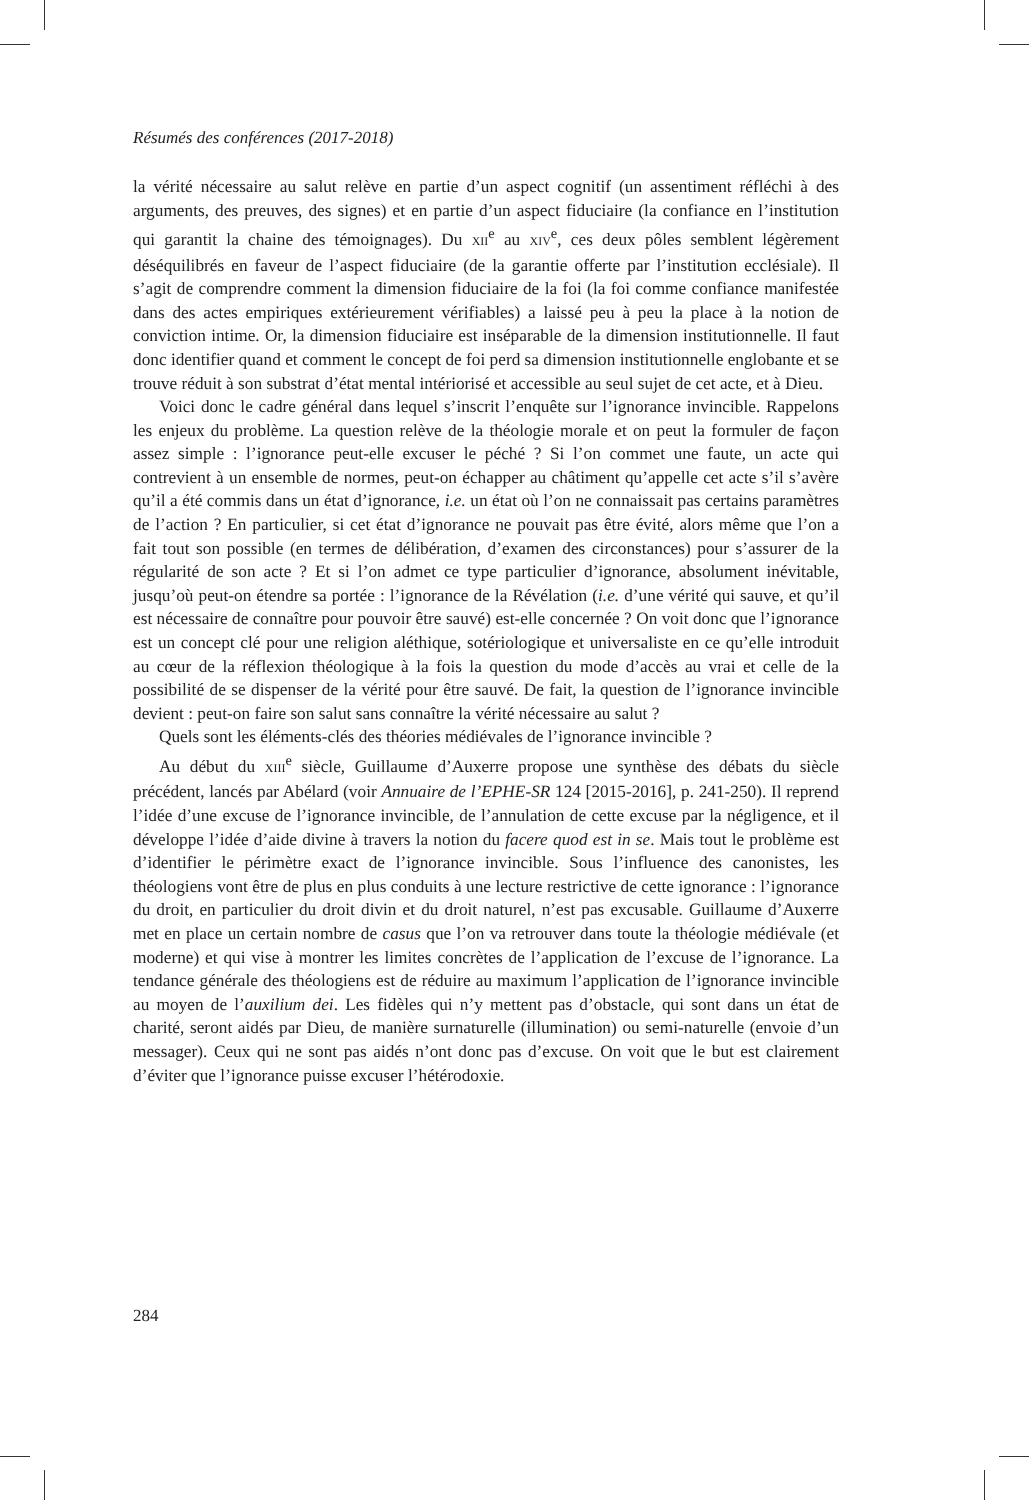Résumés des conférences (2017-2018)
la vérité nécessaire au salut relève en partie d’un aspect cognitif (un assentiment réfléchi à des arguments, des preuves, des signes) et en partie d’un aspect fiduciaire (la confiance en l’institution qui garantit la chaine des témoignages). Du XII<sup>e</sup> au XIV<sup>e</sup>, ces deux pôles semblent légèrement déséquilibrés en faveur de l’aspect fiduciaire (de la garantie offerte par l’institution ecclésiale). Il s’agit de comprendre comment la dimension fiduciaire de la foi (la foi comme confiance manifestée dans des actes empiriques extérieurement vérifiables) a laissé peu à peu la place à la notion de conviction intime. Or, la dimension fiduciaire est inséparable de la dimension institutionnelle. Il faut donc identifier quand et comment le concept de foi perd sa dimension institutionnelle englobante et se trouve réduit à son substrat d’état mental intériorisé et accessible au seul sujet de cet acte, et à Dieu.
Voici donc le cadre général dans lequel s’inscrit l’enquête sur l’ignorance invincible. Rappelons les enjeux du problème. La question relève de la théologie morale et on peut la formuler de façon assez simple : l’ignorance peut-elle excuser le péché ? Si l’on commet une faute, un acte qui contrevient à un ensemble de normes, peut-on échapper au châtiment qu’appelle cet acte s’il s’avère qu’il a été commis dans un état d’ignorance, i.e. un état où l’on ne connaissait pas certains paramètres de l’action ? En particulier, si cet état d’ignorance ne pouvait pas être évité, alors même que l’on a fait tout son possible (en termes de délibération, d’examen des circonstances) pour s’assurer de la régularité de son acte ? Et si l’on admet ce type particulier d’ignorance, absolument inévitable, jusqu’où peut-on étendre sa portée : l’ignorance de la Révélation (i.e. d’une vérité qui sauve, et qu’il est nécessaire de connaître pour pouvoir être sauvé) est-elle concernée ? On voit donc que l’ignorance est un concept clé pour une religion aléthique, sotériologique et universaliste en ce qu’elle introduit au cœur de la réflexion théologique à la fois la question du mode d’accès au vrai et celle de la possibilité de se dispenser de la vérité pour être sauvé. De fait, la question de l’ignorance invincible devient : peut-on faire son salut sans connaître la vérité nécessaire au salut ?
Quels sont les éléments-clés des théories médiévales de l’ignorance invincible ?
Au début du XIII<sup>e</sup> siècle, Guillaume d’Auxerre propose une synthèse des débats du siècle précédent, lancés par Abélard (voir Annuaire de l’EPHE-SR 124 [2015-2016], p. 241-250). Il reprend l’idée d’une excuse de l’ignorance invincible, de l’annulation de cette excuse par la négligence, et il développe l’idée d’aide divine à travers la notion du facere quod est in se. Mais tout le problème est d’identifier le périmètre exact de l’ignorance invincible. Sous l’influence des canonistes, les théologiens vont être de plus en plus conduits à une lecture restrictive de cette ignorance : l’ignorance du droit, en particulier du droit divin et du droit naturel, n’est pas excusable. Guillaume d’Auxerre met en place un certain nombre de casus que l’on va retrouver dans toute la théologie médiévale (et moderne) et qui vise à montrer les limites concrètes de l’application de l’excuse de l’ignorance. La tendance générale des théologiens est de réduire au maximum l’application de l’ignorance invincible au moyen de l’auxilium dei. Les fidèles qui n’y mettent pas d’obstacle, qui sont dans un état de charité, seront aidés par Dieu, de manière surnaturelle (illumination) ou semi-naturelle (envoie d’un messager). Ceux qui ne sont pas aidés n’ont donc pas d’excuse. On voit que le but est clairement d’éviter que l’ignorance puisse excuser l’hétérodoxie.
284